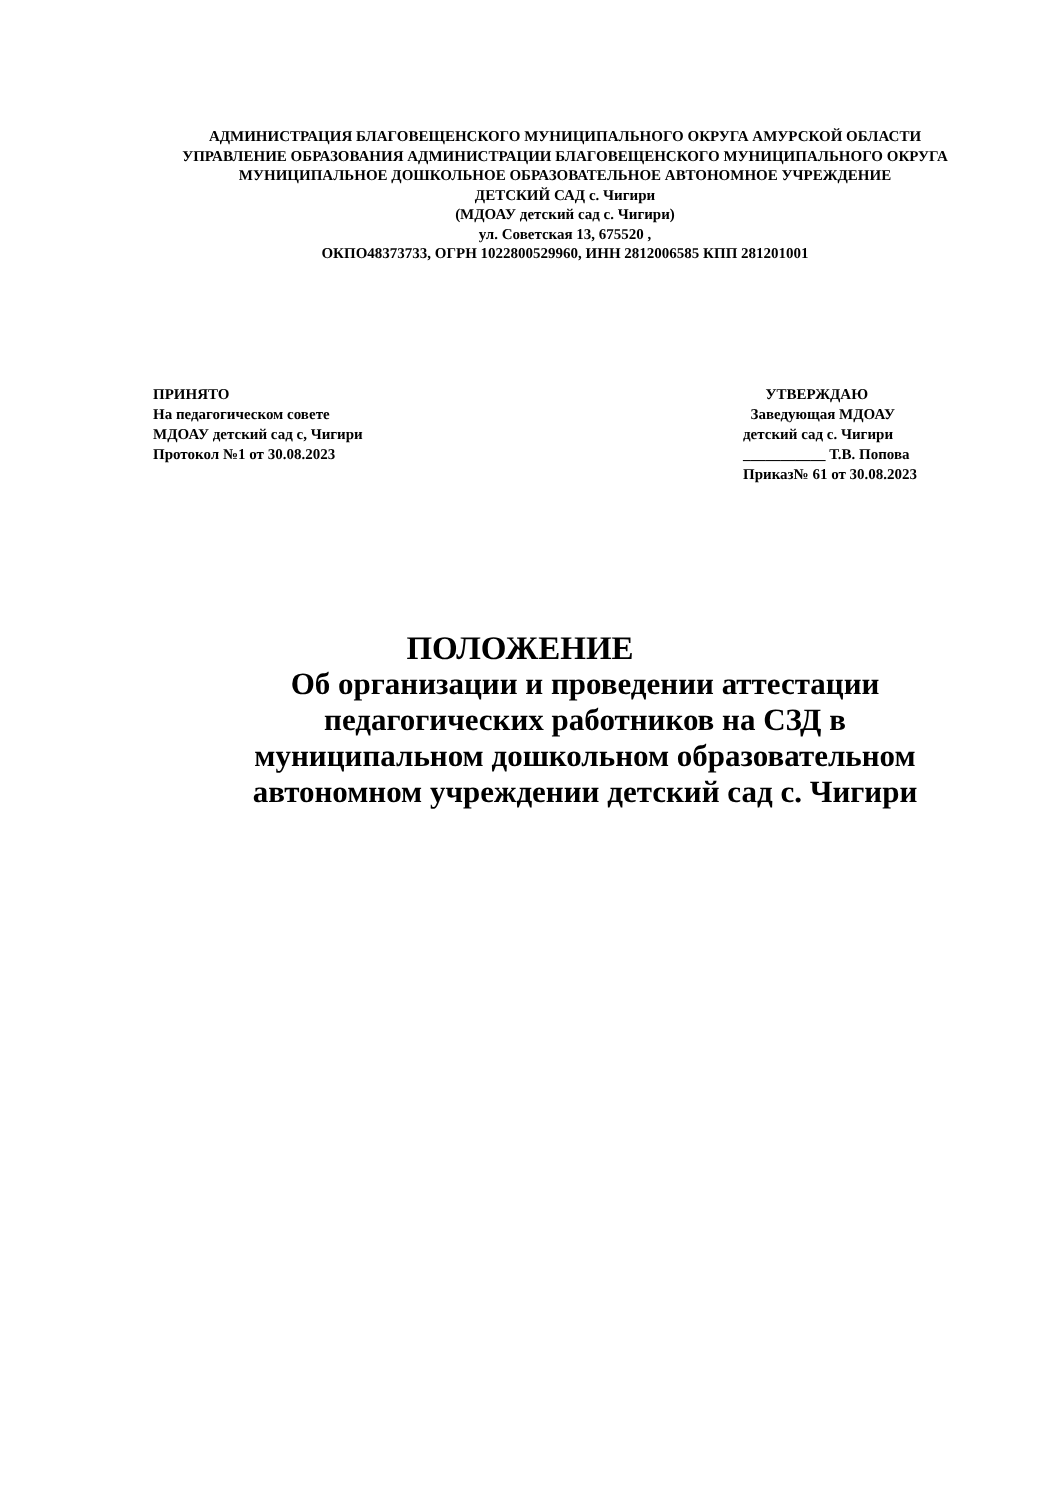АДМИНИСТРАЦИЯ БЛАГОВЕЩЕНСКОГО МУНИЦИПАЛЬНОГО ОКРУГА АМУРСКОЙ ОБЛАСТИ
УПРАВЛЕНИЕ ОБРАЗОВАНИЯ АДМИНИСТРАЦИИ БЛАГОВЕЩЕНСКОГО МУНИЦИПАЛЬНОГО ОКРУГА
МУНИЦИПАЛЬНОЕ ДОШКОЛЬНОЕ ОБРАЗОВАТЕЛЬНОЕ АВТОНОМНОЕ УЧРЕЖДЕНИЕ
ДЕТСКИЙ САД с. Чигири
(МДОАУ детский сад с. Чигири)
ул. Советская 13, 675520 ,
ОКПО48373733, ОГРН 1022800529960, ИНН 2812006585 КПП 281201001
ПРИНЯТО
На педагогическом совете
МДОАУ детский сад с, Чигири
Протокол №1 от 30.08.2023
УТВЕРЖДАЮ
Заведующая МДОАУ
детский сад с. Чигири
___________ Т.В. Попова
Приказ№ 61 от 30.08.2023
ПОЛОЖЕНИЕ
Об организации и проведении аттестации педагогических работников на СЗД в муниципальном дошкольном образовательном автономном учреждении детский сад с. Чигири